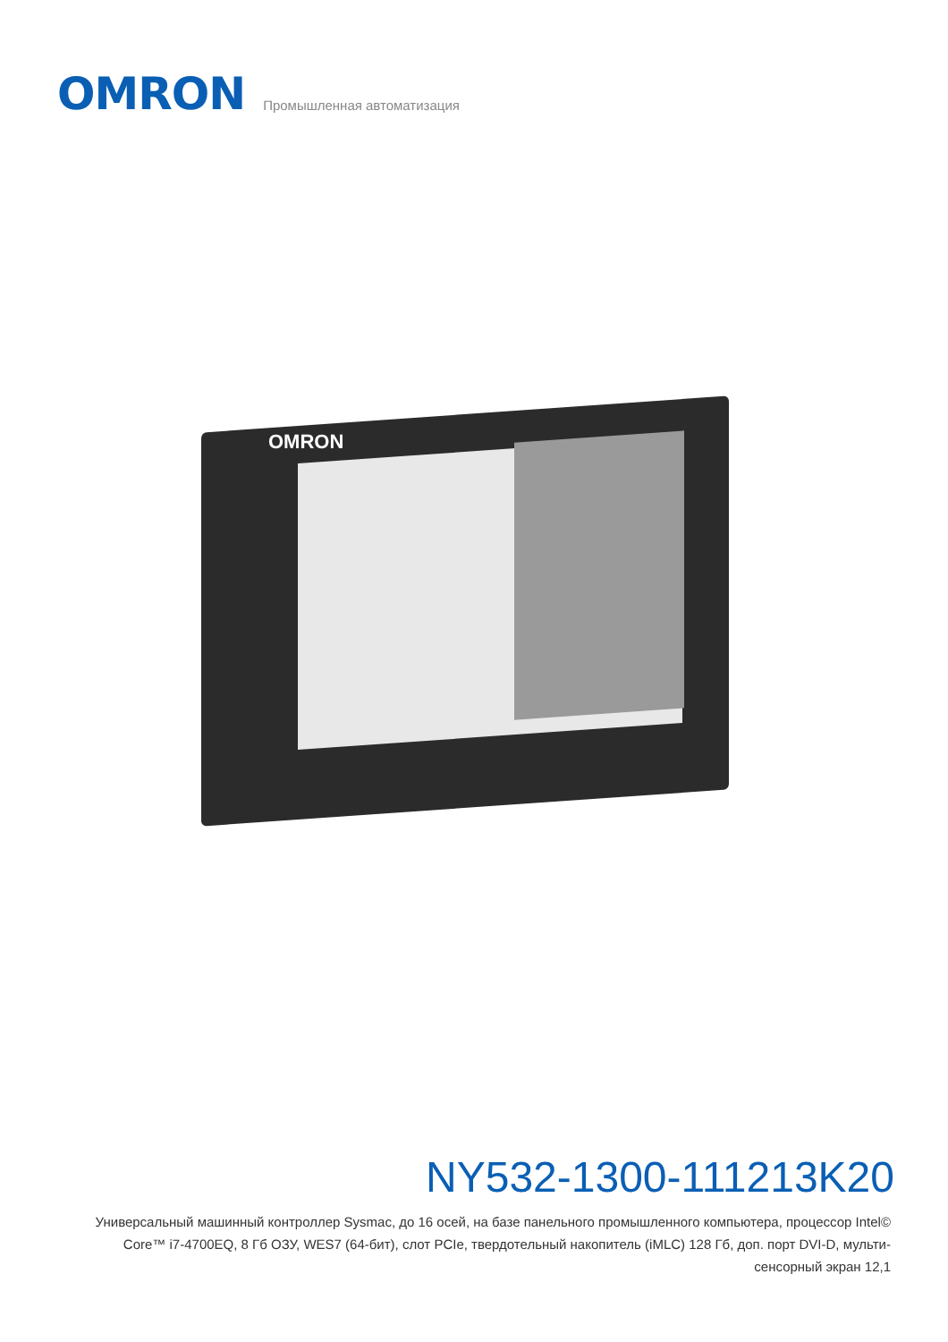OMRON
Промышленная автоматизация
OMRON
NY532-1300-111213K20
Универсальный машинный контроллер Sysmac, до 16 осей, на базе панельного промышленного компьютера, процессор Intel© Core™ i7-4700EQ, 8 Гб ОЗУ, WES7 (64-бит), слот PCIe, твердотельный накопитель (iMLC) 128 Гб, доп. порт DVI-D, мульти-сенсорный экран 12,1